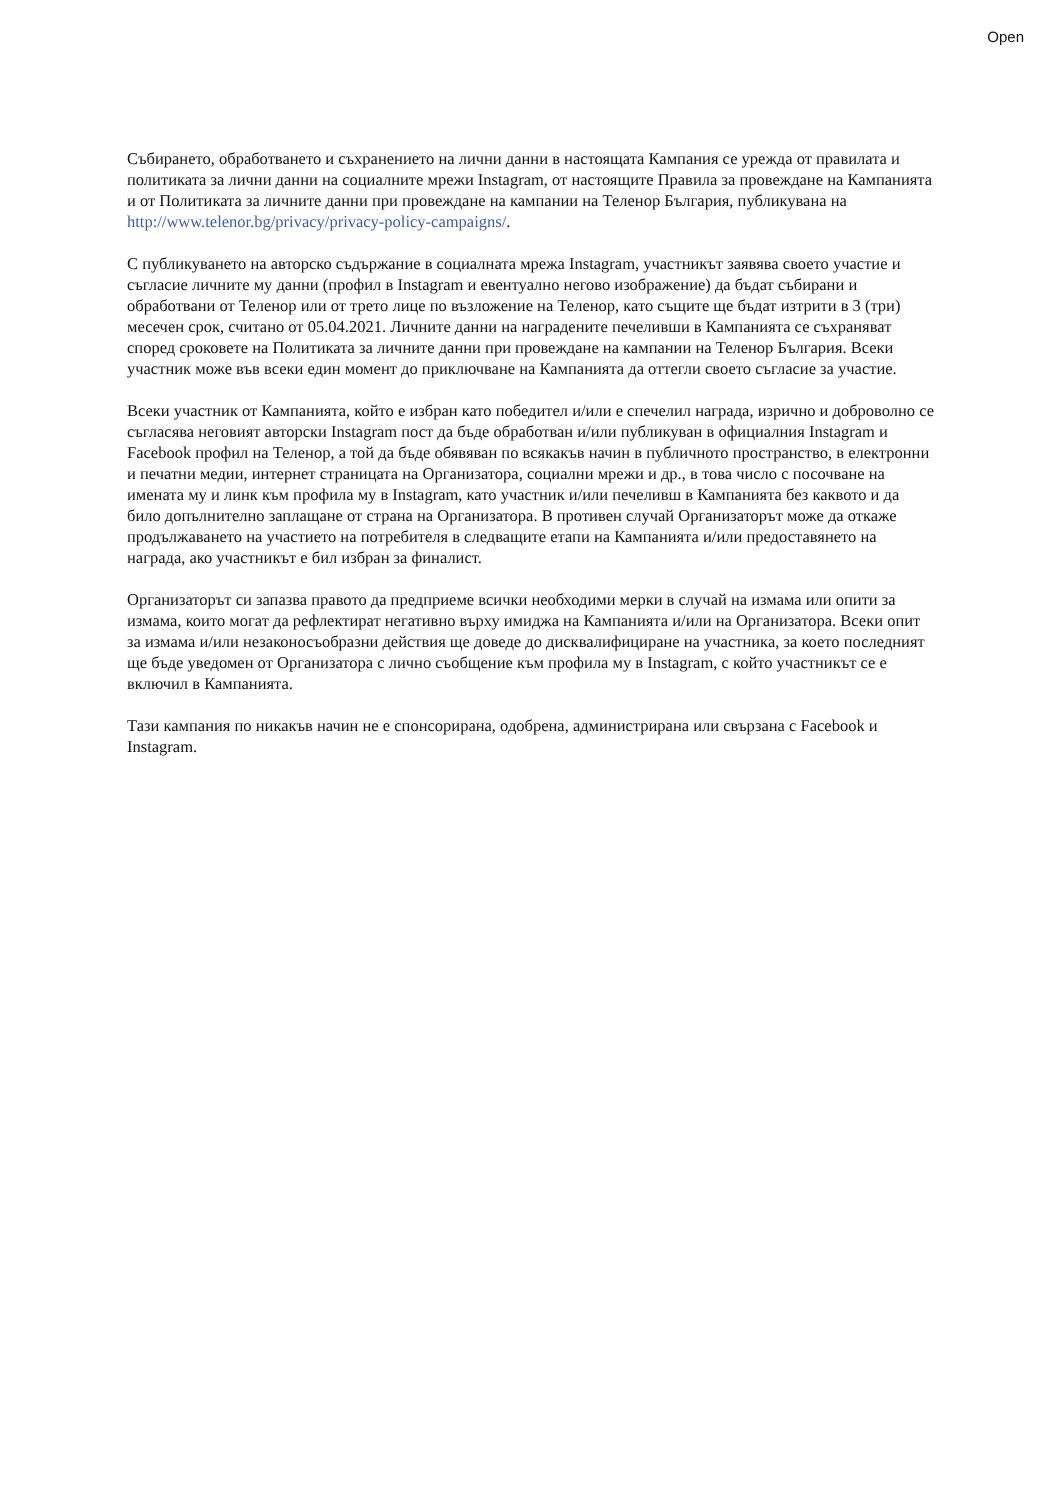Open
Събирането, обработването и съхранението на лични данни в настоящата Кампания се урежда от правилата и политиката за лични данни на социалните мрежи Instagram, от настоящите Правила за провеждане на Кампанията и от Политиката за личните данни при провеждане на кампании на Теленор България, публикувана на http://www.telenor.bg/privacy/privacy-policy-campaigns/.
С публикуването на авторско съдържание в социалната мрежа Instagram, участникът заявява своето участие и съгласие личните му данни (профил в Instagram и евентуално негово изображение) да бъдат събирани и обработвани от Теленор или от трето лице по възложение на Теленор, като същите ще бъдат изтрити в 3 (три) месечен срок, считано от 05.04.2021. Личните данни на наградените печеливши в Кампанията се съхраняват според сроковете на Политиката за личните данни при провеждане на кампании на Теленор България. Всеки участник може във всеки един момент до приключване на Кампанията да оттегли своето съгласие за участие.
Всеки участник от Кампанията, който е избран като победител и/или е спечелил награда, изрично и доброволно се съгласява неговият авторски Instagram пост да бъде обработван и/или публикуван в официалния Instagram и Facebook профил на Теленор, а той да бъде обявяван по всякакъв начин в публичното пространство, в електронни и печатни медии, интернет страницата на Организатора, социални мрежи и др., в това число с посочване на имената му и линк към профила му в Instagram, като участник и/или печеливш в Кампанията без каквото и да било допълнително заплащане от страна на Организатора. В противен случай Организаторът може да откаже продължаването на участието на потребителя в следващите етапи на Кампанията и/или предоставянето на награда, ако участникът е бил избран за финалист.
Организаторът си запазва правото да предприеме всички необходими мерки в случай на измама или опити за измама, които могат да рефлектират негативно върху имиджа на Кампанията и/или на Организатора. Всеки опит за измама и/или незаконосъобразни действия ще доведе до дисквалифициране на участника, за което последният ще бъде уведомен от Организатора с лично съобщение към профила му в Instagram, с който участникът се е включил в Кампанията.
Тази кампания по никакъв начин не е спонсорирана, одобрена, администрирана или свързана с Facebook и Instagram.